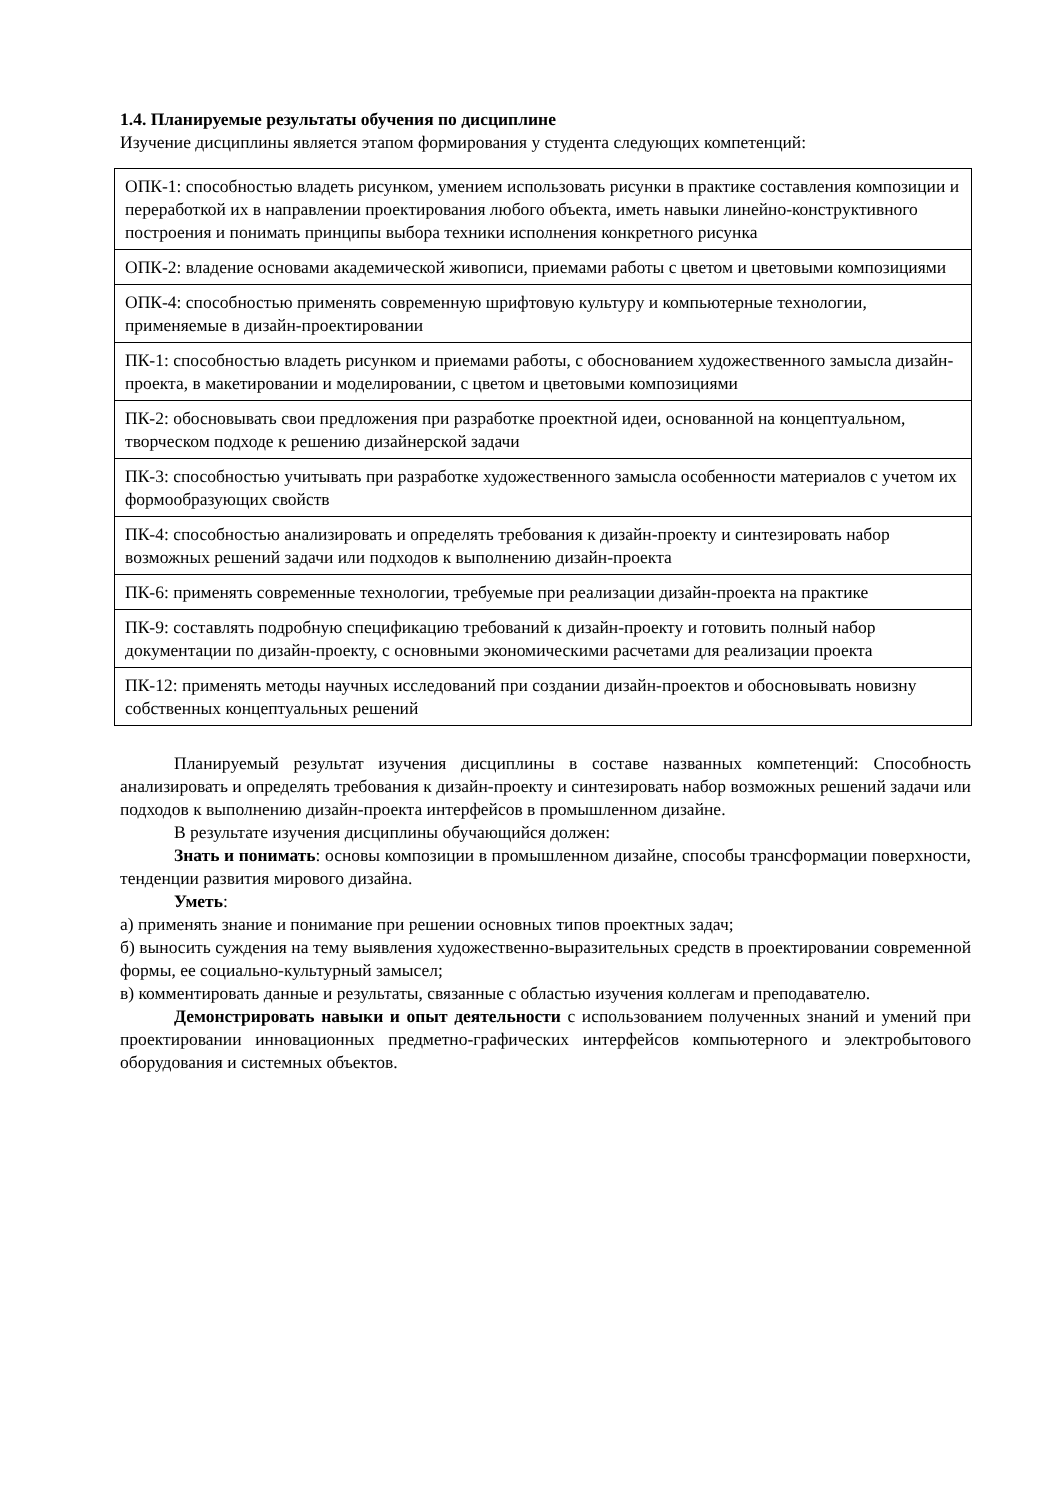1.4. Планируемые результаты обучения по дисциплине
Изучение дисциплины является этапом формирования у студента следующих компетенций:
| ОПК-1: способностью владеть рисунком, умением использовать рисунки в практике составления композиции и переработкой их в направлении проектирования любого объекта, иметь навыки линейно-конструктивного построения и понимать принципы выбора техники исполнения конкретного рисунка |
| ОПК-2: владение основами академической живописи, приемами работы с цветом и цветовыми композициями |
| ОПК-4: способностью применять современную шрифтовую культуру и компьютерные технологии, применяемые в дизайн-проектировании |
| ПК-1: способностью владеть рисунком и приемами работы, с обоснованием художественного замысла дизайн-проекта, в макетировании и моделировании, с цветом и цветовыми композициями |
| ПК-2: обосновывать свои предложения при разработке проектной идеи, основанной на концептуальном, творческом подходе к решению дизайнерской задачи |
| ПК-3: способностью учитывать при разработке художественного замысла особенности материалов с учетом их формообразующих свойств |
| ПК-4: способностью анализировать и определять требования к дизайн-проекту и синтезировать набор возможных решений задачи или подходов к выполнению дизайн-проекта |
| ПК-6: применять современные технологии, требуемые при реализации дизайн-проекта на практике |
| ПК-9: составлять подробную спецификацию требований к дизайн-проекту и готовить полный набор документации по дизайн-проекту, с основными экономическими расчетами для реализации проекта |
| ПК-12: применять методы научных исследований при создании дизайн-проектов и обосновывать новизну собственных концептуальных решений |
Планируемый результат изучения дисциплины в составе названных компетенций: Способность анализировать и определять требования к дизайн-проекту и синтезировать набор возможных решений задачи или подходов к выполнению дизайн-проекта интерфейсов в промышленном дизайне.
В результате изучения дисциплины обучающийся должен:
Знать и понимать: основы композиции в промышленном дизайне, способы трансформации поверхности, тенденции развития мирового дизайна.
Уметь:
а) применять знание и понимание при решении основных типов проектных задач;
б) выносить суждения на тему выявления художественно-выразительных средств в проектировании современной формы, ее социально-культурный замысел;
в) комментировать данные и результаты, связанные с областью изучения коллегам и преподавателю.
Демонстрировать навыки и опыт деятельности с использованием полученных знаний и умений при проектировании инновационных предметно-графических интерфейсов компьютерного и электробытового оборудования и системных объектов.